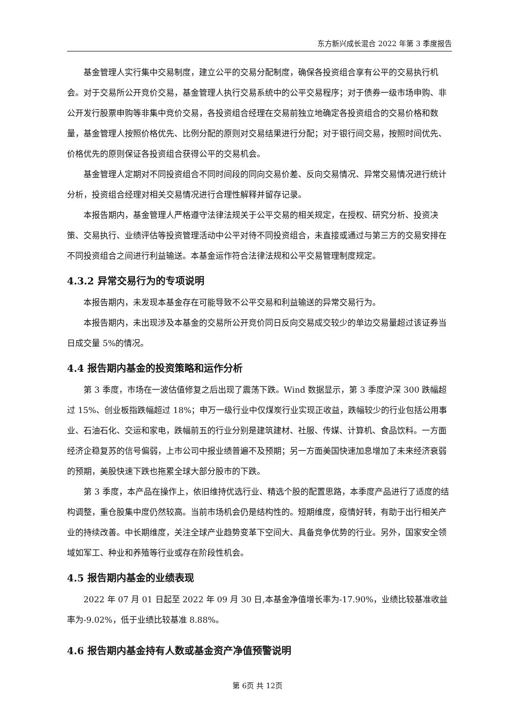东方新兴成长混合 2022 年第 3 季度报告
基金管理人实行集中交易制度，建立公平的交易分配制度，确保各投资组合享有公平的交易执行机会。对于交易所公开竞价交易，基金管理人执行交易系统中的公平交易程序；对于债券一级市场申购、非公开发行股票申购等非集中竞价交易，各投资组合经理在交易前独立地确定各投资组合的交易价格和数量，基金管理人按照价格优先、比例分配的原则对交易结果进行分配；对于银行间交易，按照时间优先、价格优先的原则保证各投资组合获得公平的交易机会。
基金管理人定期对不同投资组合不同时间段的同向交易价差、反向交易情况、异常交易情况进行统计分析，投资组合经理对相关交易情况进行合理性解释并留存记录。
本报告期内，基金管理人严格遵守法律法规关于公平交易的相关规定，在授权、研究分析、投资决策、交易执行、业绩评估等投资管理活动中公平对待不同投资组合，未直接或通过与第三方的交易安排在不同投资组合之间进行利益输送。本基金运作符合法律法规和公平交易管理制度规定。
4.3.2 异常交易行为的专项说明
本报告期内，未发现本基金存在可能导致不公平交易和利益输送的异常交易行为。
本报告期内，未出现涉及本基金的交易所公开竞价同日反向交易成交较少的单边交易量超过该证券当日成交量 5%的情况。
4.4 报告期内基金的投资策略和运作分析
第 3 季度，市场在一波估值修复之后出现了震荡下跌。Wind 数据显示，第 3 季度沪深 300 跌幅超过 15%、创业板指跌幅超过 18%；申万一级行业中仅煤炭行业实现正收益，跌幅较少的行业包括公用事业、石油石化、交运和家电，跌幅前五的行业分别是建筑建材、社服、传媒、计算机、食品饮料。一方面经济企稳复苏的信号偏弱，上市公司中报业绩普遍不及预期；另一方面美国快速加息增加了未来经济衰弱的预期，美股快速下跌也拖累全球大部分股市的下跌。
第 3 季度，本产品在操作上，依旧维持优选行业、精选个股的配置思路，本季度产品进行了适度的结构调整，重仓股集中度仍然较高。当前市场机会仍是结构性的。短期维度，疫情好转，有助于出行相关产业的持续改善。中长期维度，关注全球产业趋势变革下空间大、具备竞争优势的行业。另外，国家安全领域如军工、种业和养殖等行业或存在阶段性机会。
4.5 报告期内基金的业绩表现
2022 年 07 月 01 日起至 2022 年 09 月 30 日,本基金净值增长率为-17.90%，业绩比较基准收益率为-9.02%，低于业绩比较基准 8.88%。
4.6 报告期内基金持有人数或基金资产净值预警说明
第 6页 共 12页